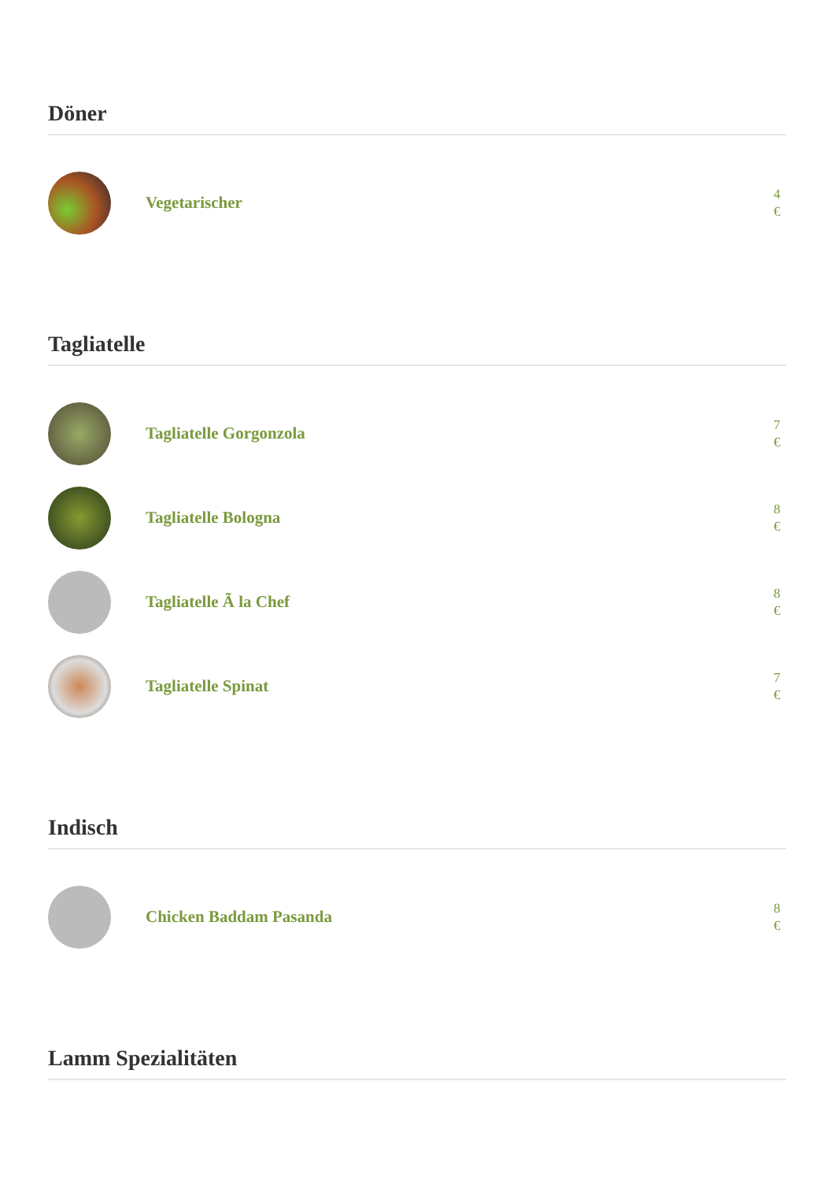Döner
Vegetarischer
4 €
Tagliatelle
Tagliatelle Gorgonzola
7 €
Tagliatelle Bologna
8 €
Tagliatelle Ã la Chef
8 €
Tagliatelle Spinat
7 €
Indisch
Chicken Baddam Pasanda
8 €
Lamm Spezialitäten